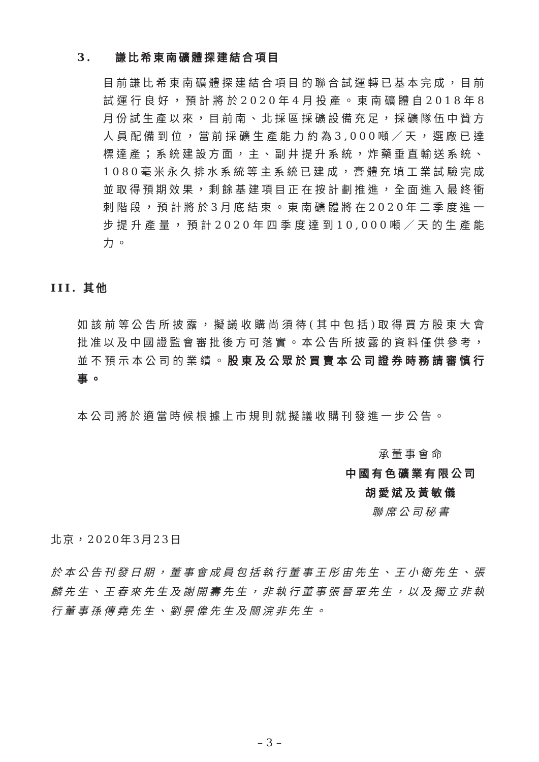3. 謙比希東南礦體探建結合項目
目前謙比希東南礦體探建結合項目的聯合試運轉已基本完成，目前試運行良好，預計將於2020年4月投產。東南礦體自2018年8月份試生產以來，目前南、北採區採礦設備充足，採礦隊伍中贊方人員配備到位，當前採礦生產能力約為3,000噸／天，選廠已達標達產；系統建設方面，主、副井提升系統，炸藥垂直輸送系統、1080毫米永久排水系統等主系統已建成，膏體充填工業試驗完成並取得預期效果，剩餘基建項目正在按計劃推進，全面進入最終衝刺階段，預計將於3月底結束。東南礦體將在2020年二季度進一步提升產量，預計2020年四季度達到10,000噸／天的生產能力。
III. 其他
如該前等公告所披露，擬議收購尚須待(其中包括)取得買方股東大會批准以及中國證監會審批後方可落實。本公告所披露的資料僅供參考，並不預示本公司的業績。股東及公眾於買賣本公司證券時務請審慎行事。
本公司將於適當時候根據上市規則就擬議收購刊發進一步公告。
承董事會命
中國有色礦業有限公司
胡愛斌及黃敏儀
聯席公司秘書
北京，2020年3月23日
於本公告刊發日期，董事會成員包括執行董事王彤宙先生、王小衛先生、張麟先生、王春來先生及謝開壽先生，非執行董事張晉軍先生，以及獨立非執行董事孫傳堯先生、劉景偉先生及關浣非先生。
– 3 –